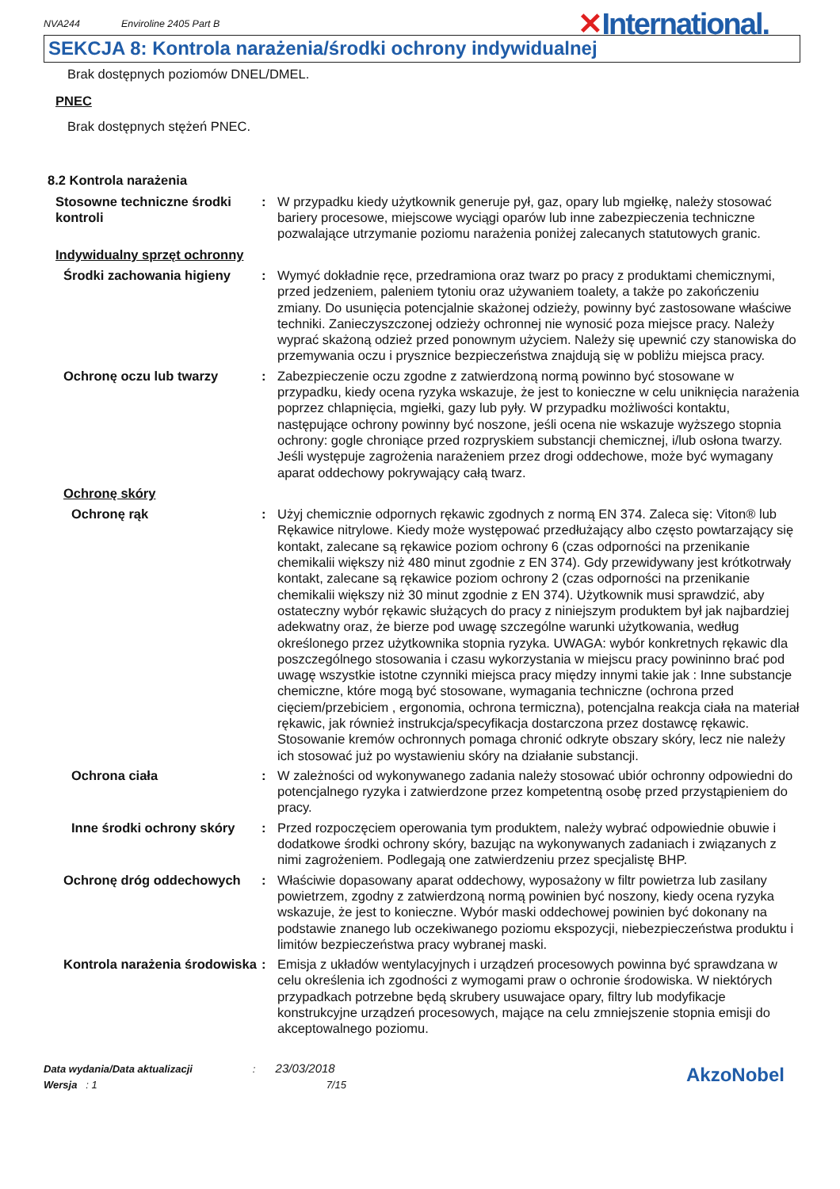NVA244 Enviroline 2405 Part B
✕International.
SEKCJA 8: Kontrola narażenia/środki ochrony indywidualnej
Brak dostępnych poziomów DNEL/DMEL.
PNEC
Brak dostępnych stężeń PNEC.
8.2 Kontrola narażenia
Stosowne techniczne środki kontroli
: W przypadku kiedy użytkownik generuje pył, gaz, opary lub mgiełkę, należy stosować bariery procesowe, miejscowe wyciągi oparów lub inne zabezpieczenia techniczne pozwalające utrzymanie poziomu narażenia poniżej zalecanych statutowych granic.
Indywidualny sprzęt ochronny
Środki zachowania higieny : Wymyć dokładnie ręce, przedramiona oraz twarz po pracy z produktami chemicznymi, przed jedzeniem, paleniem tytoniu oraz używaniem toalety, a także po zakończeniu zmiany. Do usunięcia potencjalnie skażonej odzieży, powinny być zastosowane właściwe techniki. Zanieczyszczonej odzieży ochronnej nie wynosić poza miejsce pracy. Należy wyprać skażoną odzież przed ponownym użyciem. Należy się upewnić czy stanowiska do przemywania oczu i prysznice bezpieczeństwa znajdują się w pobliżu miejsca pracy.
Ochronę oczu lub twarzy : Zabezpieczenie oczu zgodne z zatwierdzoną normą powinno być stosowane w przypadku, kiedy ocena ryzyka wskazuje, że jest to konieczne w celu uniknięcia narażenia poprzez chlapnięcia, mgiełki, gazy lub pyły. W przypadku możliwości kontaktu, następujące ochrony powinny być noszone, jeśli ocena nie wskazuje wyższego stopnia ochrony: gogle chroniące przed rozpryskiem substancji chemicznej, i/lub osłona twarzy. Jeśli występuje zagrożenia narażeniem przez drogi oddechowe, może być wymagany aparat oddechowy pokrywający całą twarz.
Ochronę skóry
Ochronę rąk : Użyj chemicznie odpornych rękawic zgodnych z normą EN 374. Zaleca się: Viton® lub Rękawice nitrylowe. Kiedy może występować przedłużający albo często powtarzający się kontakt, zalecane są rękawice poziom ochrony 6 (czas odporności na przenikanie chemikalii większy niż 480 minut zgodnie z EN 374). Gdy przewidywany jest krótkotrwały kontakt, zalecane są rękawice poziom ochrony 2 (czas odporności na przenikanie chemikalii większy niż 30 minut zgodnie z EN 374). Użytkownik musi sprawdzić, aby ostateczny wybór rękawic służących do pracy z niniejszym produktem był jak najbardziej adekwatny oraz, że bierze pod uwagę szczególne warunki użytkowania, według określonego przez użytkownika stopnia ryzyka. UWAGA: wybór konkretnych rękawic dla poszczególnego stosowania i czasu wykorzystania w miejscu pracy powininno brać pod uwagę wszystkie istotne czynniki miejsca pracy między innymi takie jak : Inne substancje chemiczne, które mogą być stosowane, wymagania techniczne (ochrona przed cięciem/przebiciem , ergonomia, ochrona termiczna), potencjalna reakcja ciała na materiał rękawic, jak również instrukcja/specyfikacja dostarczona przez dostawcę rękawic. Stosowanie kremów ochronnych pomaga chronić odkryte obszary skóry, lecz nie należy ich stosować już po wystawieniu skóry na działanie substancji.
Ochrona ciała : W zależności od wykonywanego zadania należy stosować ubiór ochronny odpowiedni do potencjalnego ryzyka i zatwierdzone przez kompetentną osobę przed przystąpieniem do pracy.
Inne środki ochrony skóry
: Przed rozpoczęciem operowania tym produktem, należy wybrać odpowiednie obuwie i dodatkowe środki ochrony skóry, bazując na wykonywanych zadaniach i związanych z nimi zagrożeniem. Podlegają one zatwierdzeniu przez specjalistę BHP.
Ochronę dróg oddechowych : Właściwie dopasowany aparat oddechowy, wyposażony w filtr powietrza lub zasilany powietrzem, zgodny z zatwierdzoną normą powinien być noszony, kiedy ocena ryzyka wskazuje, że jest to konieczne. Wybór maski oddechowej powinien być dokonany na podstawie znanego lub oczekiwanego poziomu ekspozycji, niebezpieczeństwa produktu i limitów bezpieczeństwa pracy wybranej maski.
Kontrola narażenia środowiska
: Emisja z układów wentylacyjnych i urządzeń procesowych powinna być sprawdzana w celu określenia ich zgodności z wymogami praw o ochronie środowiska. W niektórych przypadkach potrzebne będą skrubery usuwajace opary, filtry lub modyfikacje konstrukcyjne urządzeń procesowych, mające na celu zmniejszenie stopnia emisji do akceptowalnego poziomu.
Data wydania/Data aktualizacji : 23/03/2018
Wersja : 1 7/15
AkzoNobel